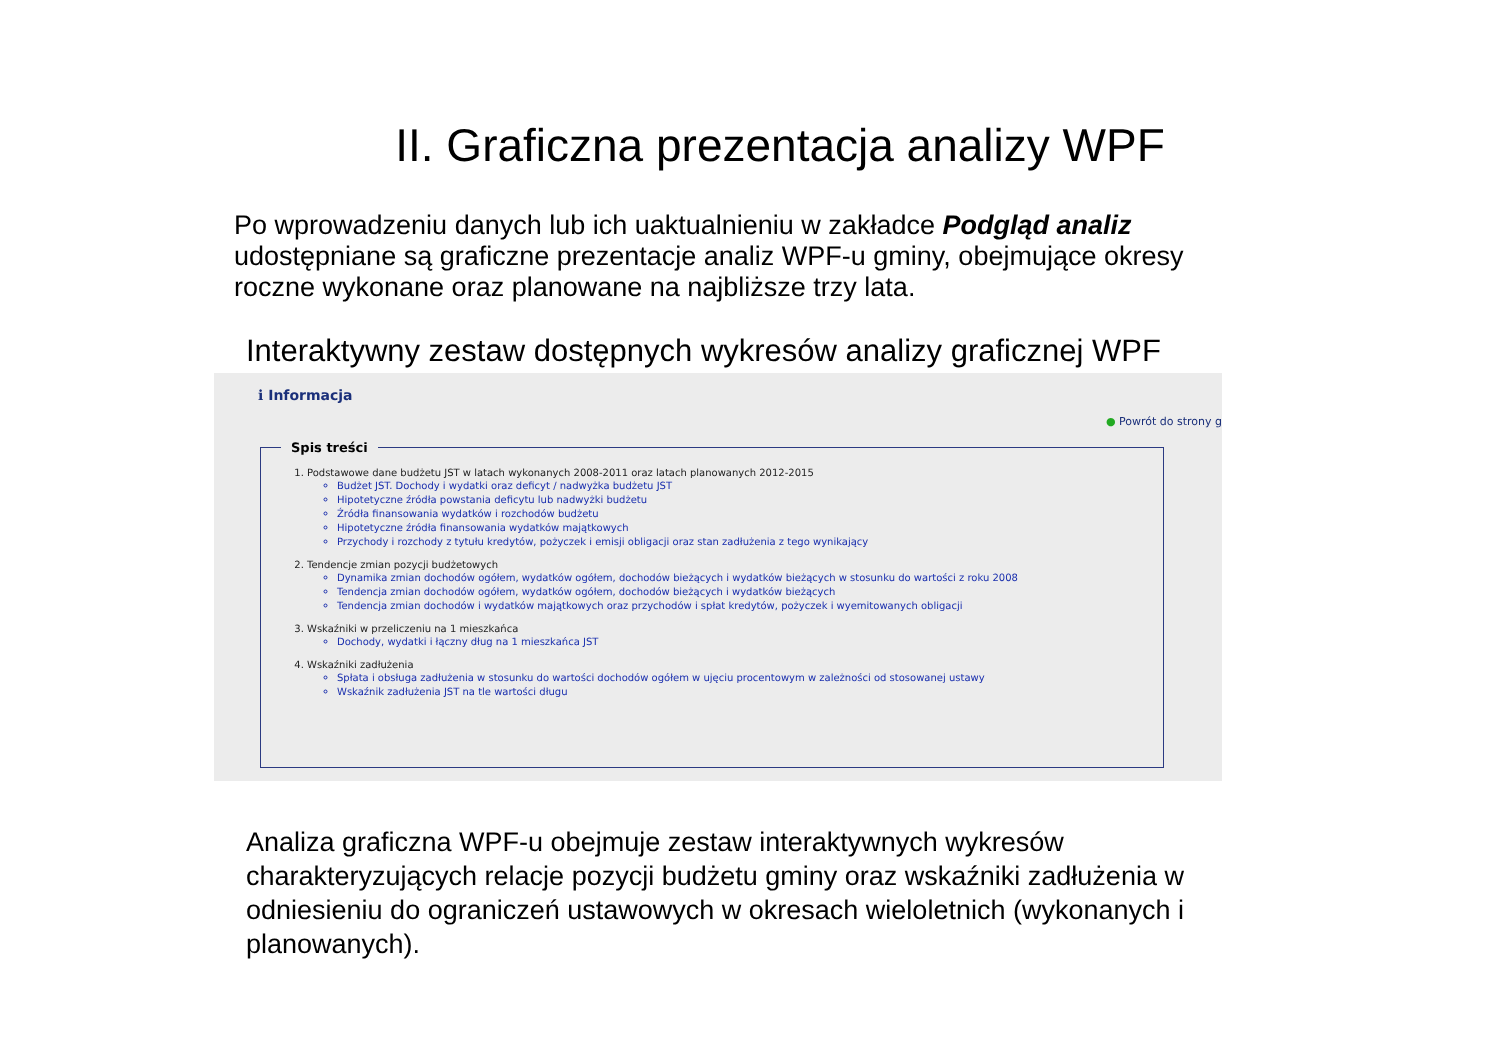II. Graficzna prezentacja analizy WPF
Po wprowadzeniu danych lub ich uaktualnieniu w zakładce Podgląd analiz udostępniane są graficzne prezentacje analiz WPF-u gminy, obejmujące okresy roczne wykonane oraz planowane na najbliższe trzy lata.
Interaktywny zestaw dostępnych wykresów analizy graficznej WPF
ℹ Informacja
● Powrót do strony g
Spis treści
1. Podstawowe dane budżetu JST w latach wykonanych 2008-2011 oraz latach planowanych 2012-2015
Budżet JST. Dochody i wydatki oraz deficyt / nadwyżka budżetu JST
Hipotetyczne źródła powstania deficytu lub nadwyżki budżetu
Źródła finansowania wydatków i rozchodów budżetu
Hipotetyczne źródła finansowania wydatków majątkowych
Przychody i rozchody z tytułu kredytów, pożyczek i emisji obligacji oraz stan zadłużenia z tego wynikający
2. Tendencje zmian pozycji budżetowych
Dynamika zmian dochodów ogółem, wydatków ogółem, dochodów bieżących i wydatków bieżących w stosunku do wartości z roku 2008
Tendencja zmian dochodów ogółem, wydatków ogółem, dochodów bieżących i wydatków bieżących
Tendencja zmian dochodów i wydatków majątkowych oraz przychodów i spłat kredytów, pożyczek i wyemitowanych obligacji
3. Wskaźniki w przeliczeniu na 1 mieszkańca
Dochody, wydatki i łączny dług na 1 mieszkańca JST
4. Wskaźniki zadłużenia
Spłata i obsługa zadłużenia w stosunku do wartości dochodów ogółem w ujęciu procentowym w zależności od stosowanej ustawy
Wskaźnik zadłużenia JST na tle wartości długu
Analiza graficzna WPF-u obejmuje zestaw interaktywnych wykresów charakteryzujących relacje pozycji budżetu gminy oraz wskaźniki zadłużenia w odniesieniu do ograniczeń ustawowych w okresach wieloletnich (wykonanych i planowanych).